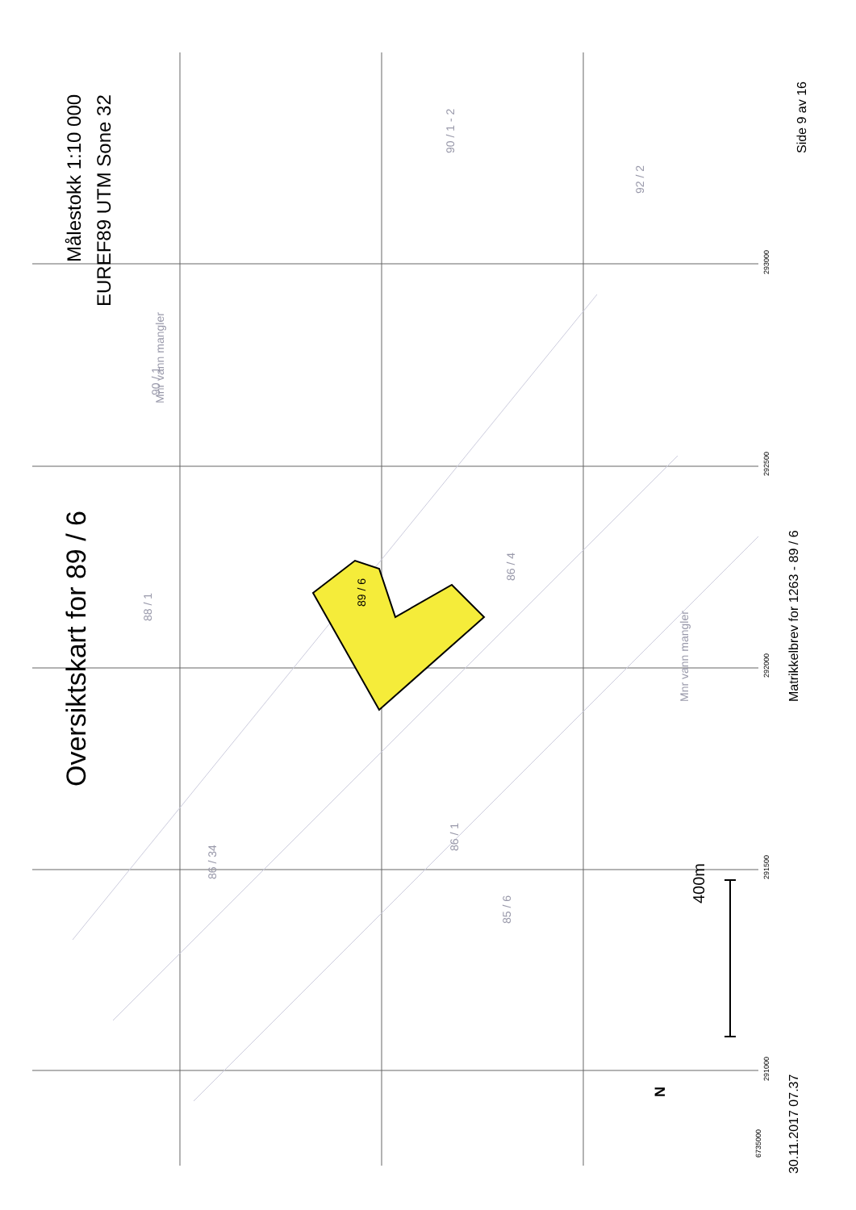Oversiktskart for 89 / 6
Målestokk 1:10 000
EUREF89 UTM Sone 32
89 / 6
400m
N
30.11.2017 07.37
Matrikkelbrev for 1263 - 89 / 6
Side 9 av 16
Mnr vann mangler
90 / 1
90 / 1 - 2
92 / 2
Mnr vann mangler
86 / 1
85 / 6
86 / 34
88 / 1
86 / 4
6735000
291000
291500
292000
292500
293000